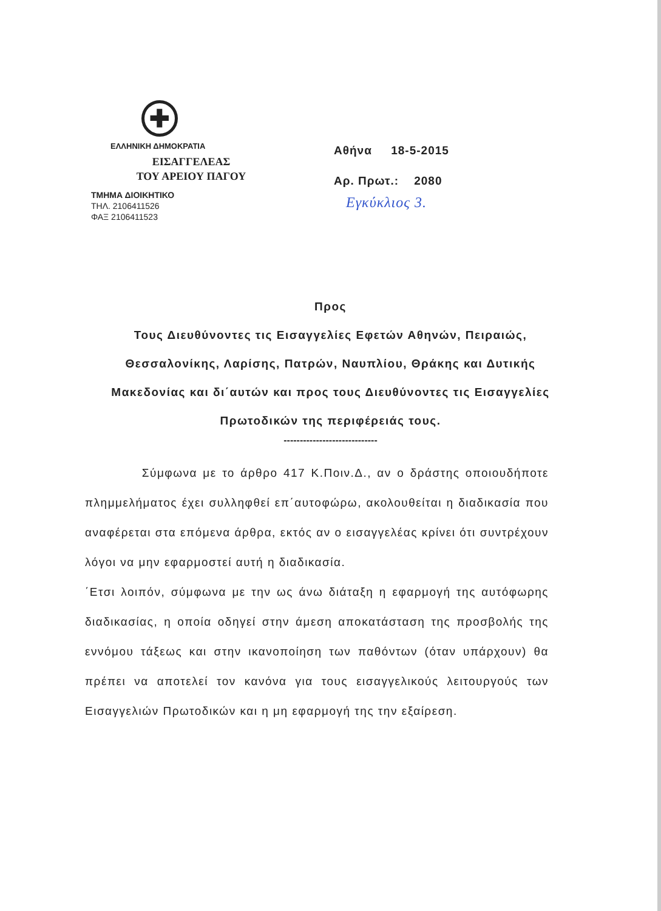✚
ΕΛΛΗΝΙΚΗ ΔΗΜΟΚΡΑΤΙΑ
ΕΙΣΑΓΓΕΛΕΑΣ
ΤΟΥ ΑΡΕΙΟΥ ΠΑΓΟΥ
ΤΜΗΜΑ ΔΙΟΙΚΗΤΙΚΟ
ΤΗΛ. 2106411526
ΦΑΞ 2106411523
Αθήνα 18-5-2015
Αρ. Πρωτ.: 2080
Εγκύκλιος 3.
Προς
Τους Διευθύνοντες τις Εισαγγελίες Εφετών Αθηνών, Πειραιώς, Θεσσαλονίκης, Λαρίσης, Πατρών, Ναυπλίου, Θράκης και Δυτικής Μακεδονίας και δι΄αυτών και προς τους Διευθύνοντες τις Εισαγγελίες Πρωτοδικών της περιφέρειάς τους.
-----------------------------
Σύμφωνα με το άρθρο 417 Κ.Ποιν.Δ., αν ο δράστης οποιουδήποτε πλημμελήματος έχει συλληφθεί επ΄αυτοφώρω, ακολουθείται η διαδικασία που αναφέρεται στα επόμενα άρθρα, εκτός αν ο εισαγγελέας κρίνει ότι συντρέχουν λόγοι να μην εφαρμοστεί αυτή η διαδικασία.
΄Ετσι λοιπόν, σύμφωνα με την ως άνω διάταξη η εφαρμογή της αυτόφωρης διαδικασίας, η οποία οδηγεί στην άμεση αποκατάσταση της προσβολής της εννόμου τάξεως και στην ικανοποίηση των παθόντων (όταν υπάρχουν) θα πρέπει να αποτελεί τον κανόνα για τους εισαγγελικούς λειτουργούς των Εισαγγελιών Πρωτοδικών και η μη εφαρμογή της την εξαίρεση.